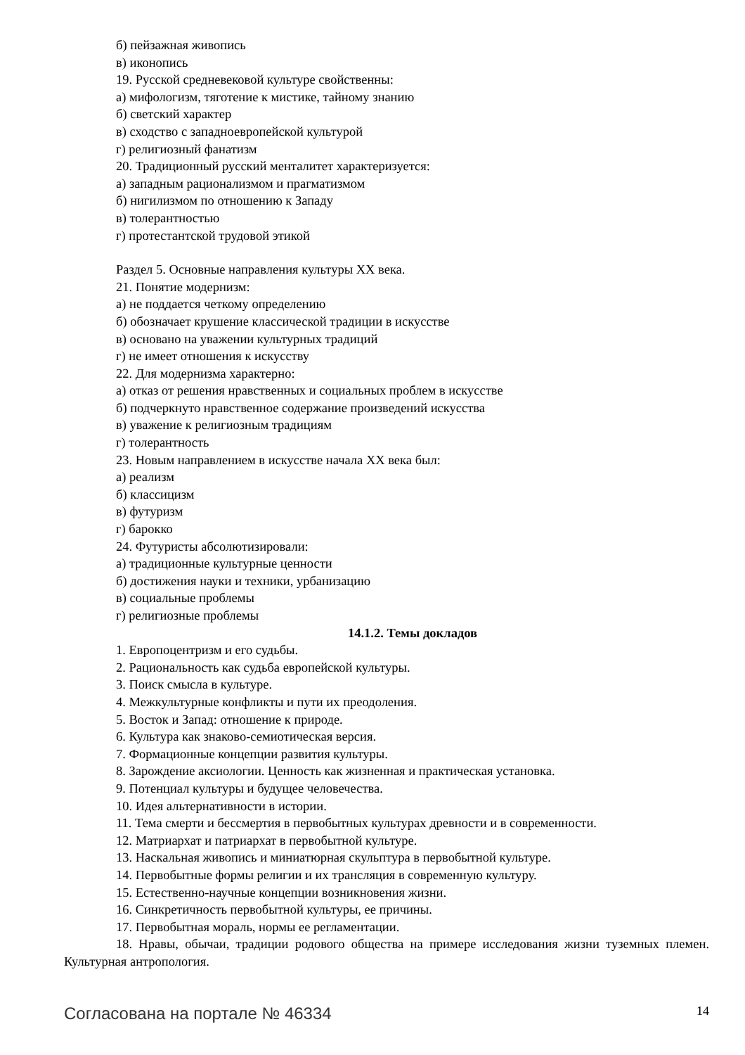б) пейзажная живопись
в) иконопись
19. Русской средневековой культуре свойственны:
а) мифологизм, тяготение к мистике, тайному знанию
б) светский характер
в) сходство с западноевропейской культурой
г) религиозный фанатизм
20. Традиционный русский менталитет характеризуется:
а) западным рационализмом и прагматизмом
б) нигилизмом по отношению к Западу
в) толерантностью
г) протестантской трудовой этикой
Раздел 5. Основные направления культуры XX века.
21. Понятие модернизм:
а) не поддается четкому определению
б) обозначает крушение классической традиции в искусстве
в) основано на уважении культурных традиций
г) не имеет отношения к искусству
22. Для модернизма характерно:
а) отказ от решения нравственных и социальных проблем в искусстве
б) подчеркнуто нравственное содержание произведений искусства
в) уважение к религиозным традициям
г) толерантность
23. Новым направлением в искусстве начала XX века был:
а) реализм
б) классицизм
в) футуризм
г) барокко
24. Футуристы абсолютизировали:
а) традиционные культурные ценности
б) достижения науки и техники, урбанизацию
в) социальные проблемы
г) религиозные проблемы
14.1.2. Темы докладов
1. Европоцентризм и его судьбы.
2. Рациональность как судьба европейской культуры.
3. Поиск смысла в культуре.
4. Межкультурные конфликты и пути их преодоления.
5. Восток и Запад: отношение к природе.
6. Культура как знаково-семиотическая версия.
7. Формационные концепции развития культуры.
8. Зарождение аксиологии. Ценность как жизненная и практическая установка.
9. Потенциал культуры и будущее человечества.
10. Идея альтернативности в истории.
11. Тема смерти и бессмертия в первобытных культурах древности и в современности.
12. Матриархат и патриархат в первобытной культуре.
13. Наскальная живопись и миниатюрная скульптура в первобытной культуре.
14. Первобытные формы религии и их трансляция в современную культуру.
15. Естественно-научные концепции возникновения жизни.
16. Синкретичность первобытной культуры, ее причины.
17. Первобытная мораль, нормы ее регламентации.
18. Нравы, обычаи, традиции родового общества на примере исследования жизни туземных племен. Культурная антропология.
Согласована на портале № 46334 14